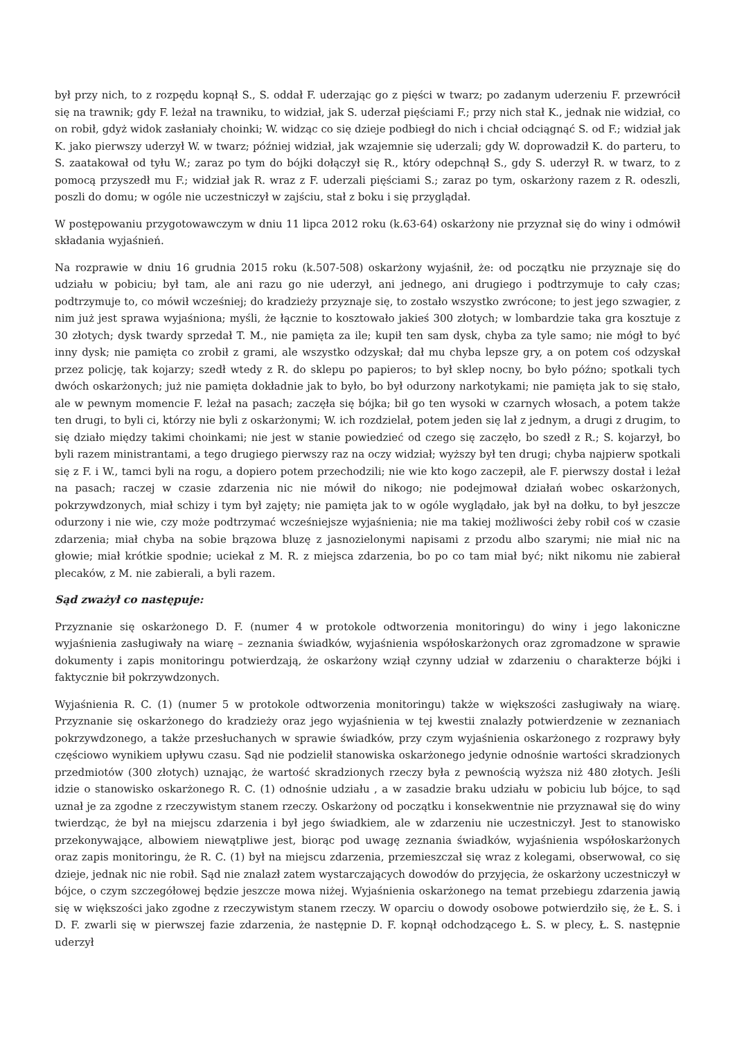był przy nich, to z rozpędu kopnął S., S. oddał F. uderzając go z pięści w twarz; po zadanym uderzeniu F. przewrócił się na trawnik; gdy F. leżał na trawniku, to widział, jak S. uderzał pięściami F.; przy nich stał K., jednak nie widział, co on robił, gdyż widok zasłaniały choinki; W. widząc co się dzieje podbiegł do nich i chciał odciągnąć S. od F.; widział jak K. jako pierwszy uderzył W. w twarz; później widział, jak wzajemnie się uderzali; gdy W. doprowadził K. do parteru, to S. zaatakował od tyłu W.; zaraz po tym do bójki dołączył się R., który odepchnął S., gdy S. uderzył R. w twarz, to z pomocą przyszedł mu F.; widział jak R. wraz z F. uderzali pięściami S.; zaraz po tym, oskarżony razem z R. odeszli, poszli do domu; w ogóle nie uczestniczył w zajściu, stał z boku i się przyglądał.
W postępowaniu przygotowawczym w dniu 11 lipca 2012 roku (k.63-64) oskarżony nie przyznał się do winy i odmówił składania wyjaśnień.
Na rozprawie w dniu 16 grudnia 2015 roku (k.507-508) oskarżony wyjaśnił, że: od początku nie przyznaje się do udziału w pobiciu; był tam, ale ani razu go nie uderzył, ani jednego, ani drugiego i podtrzymuje to cały czas; podtrzymuje to, co mówił wcześniej; do kradzieży przyznaje się, to zostało wszystko zwrócone; to jest jego szwagier, z nim już jest sprawa wyjaśniona; myśli, że łącznie to kosztowało jakieś 300 złotych; w lombardzie taka gra kosztuje z 30 złotych; dysk twardy sprzedał T. M., nie pamięta za ile; kupił ten sam dysk, chyba za tyle samo; nie mógł to być inny dysk; nie pamięta co zrobił z grami, ale wszystko odzyskał; dał mu chyba lepsze gry, a on potem coś odzyskał przez policję, tak kojarzy; szedł wtedy z R. do sklepu po papieros; to był sklep nocny, bo było późno; spotkali tych dwóch oskarżonych; już nie pamięta dokładnie jak to było, bo był odurzony narkotykami; nie pamięta jak to się stało, ale w pewnym momencie F. leżał na pasach; zaczęła się bójka; bił go ten wysoki w czarnych włosach, a potem także ten drugi, to byli ci, którzy nie byli z oskarżonymi; W. ich rozdzielał, potem jeden się lał z jednym, a drugi z drugim, to się działo między takimi choinkami; nie jest w stanie powiedzieć od czego się zaczęło, bo szedł z R.; S. kojarzył, bo byli razem ministrantami, a tego drugiego pierwszy raz na oczy widział; wyższy był ten drugi; chyba najpierw spotkali się z F. i W., tamci byli na rogu, a dopiero potem przechodzili; nie wie kto kogo zaczepił, ale F. pierwszy dostał i leżał na pasach; raczej w czasie zdarzenia nic nie mówił do nikogo; nie podejmował działań wobec oskarżonych, pokrzywdzonych, miał schizy i tym był zajęty; nie pamięta jak to w ogóle wyglądało, jak był na dołku, to był jeszcze odurzony i nie wie, czy może podtrzymać wcześniejsze wyjaśnienia; nie ma takiej możliwości żeby robił coś w czasie zdarzenia; miał chyba na sobie brązowa bluzę z jasnozielonymi napisami z przodu albo szarymi; nie miał nic na głowie; miał krótkie spodnie; uciekał z M. R. z miejsca zdarzenia, bo po co tam miał być; nikt nikomu nie zabierał plecaków, z M. nie zabierali, a byli razem.
Sąd zważył co następuje:
Przyznanie się oskarżonego D. F. (numer 4 w protokole odtworzenia monitoringu) do winy i jego lakoniczne wyjaśnienia zasługiwały na wiarę – zeznania świadków, wyjaśnienia współoskarżonych oraz zgromadzone w sprawie dokumenty i zapis monitoringu potwierdzają, że oskarżony wziął czynny udział w zdarzeniu o charakterze bójki i faktycznie bił pokrzywdzonych.
Wyjaśnienia R. C. (1) (numer 5 w protokole odtworzenia monitoringu) także w większości zasługiwały na wiarę. Przyznanie się oskarżonego do kradzieży oraz jego wyjaśnienia w tej kwestii znalazły potwierdzenie w zeznaniach pokrzywdzonego, a także przesłuchanych w sprawie świadków, przy czym wyjaśnienia oskarżonego z rozprawy były częściowo wynikiem upływu czasu. Sąd nie podzielił stanowiska oskarżonego jedynie odnośnie wartości skradzionych przedmiotów (300 złotych) uznając, że wartość skradzionych rzeczy była z pewnością wyższa niż 480 złotych. Jeśli idzie o stanowisko oskarżonego R. C. (1) odnośnie udziału , a w zasadzie braku udziału w pobiciu lub bójce, to sąd uznał je za zgodne z rzeczywistym stanem rzeczy. Oskarżony od początku i konsekwentnie nie przyznawał się do winy twierdząc, że był na miejscu zdarzenia i był jego świadkiem, ale w zdarzeniu nie uczestniczył. Jest to stanowisko przekonywające, albowiem niewątpliwe jest, biorąc pod uwagę zeznania świadków, wyjaśnienia współoskarżonych oraz zapis monitoringu, że R. C. (1) był na miejscu zdarzenia, przemieszczał się wraz z kolegami, obserwował, co się dzieje, jednak nic nie robił. Sąd nie znalazł zatem wystarczających dowodów do przyjęcia, że oskarżony uczestniczył w bójce, o czym szczegółowej będzie jeszcze mowa niżej. Wyjaśnienia oskarżonego na temat przebiegu zdarzenia jawią się w większości jako zgodne z rzeczywistym stanem rzeczy. W oparciu o dowody osobowe potwierdziło się, że Ł. S. i D. F. zwarli się w pierwszej fazie zdarzenia, że następnie D. F. kopnął odchodzącego Ł. S. w plecy, Ł. S. następnie uderzył